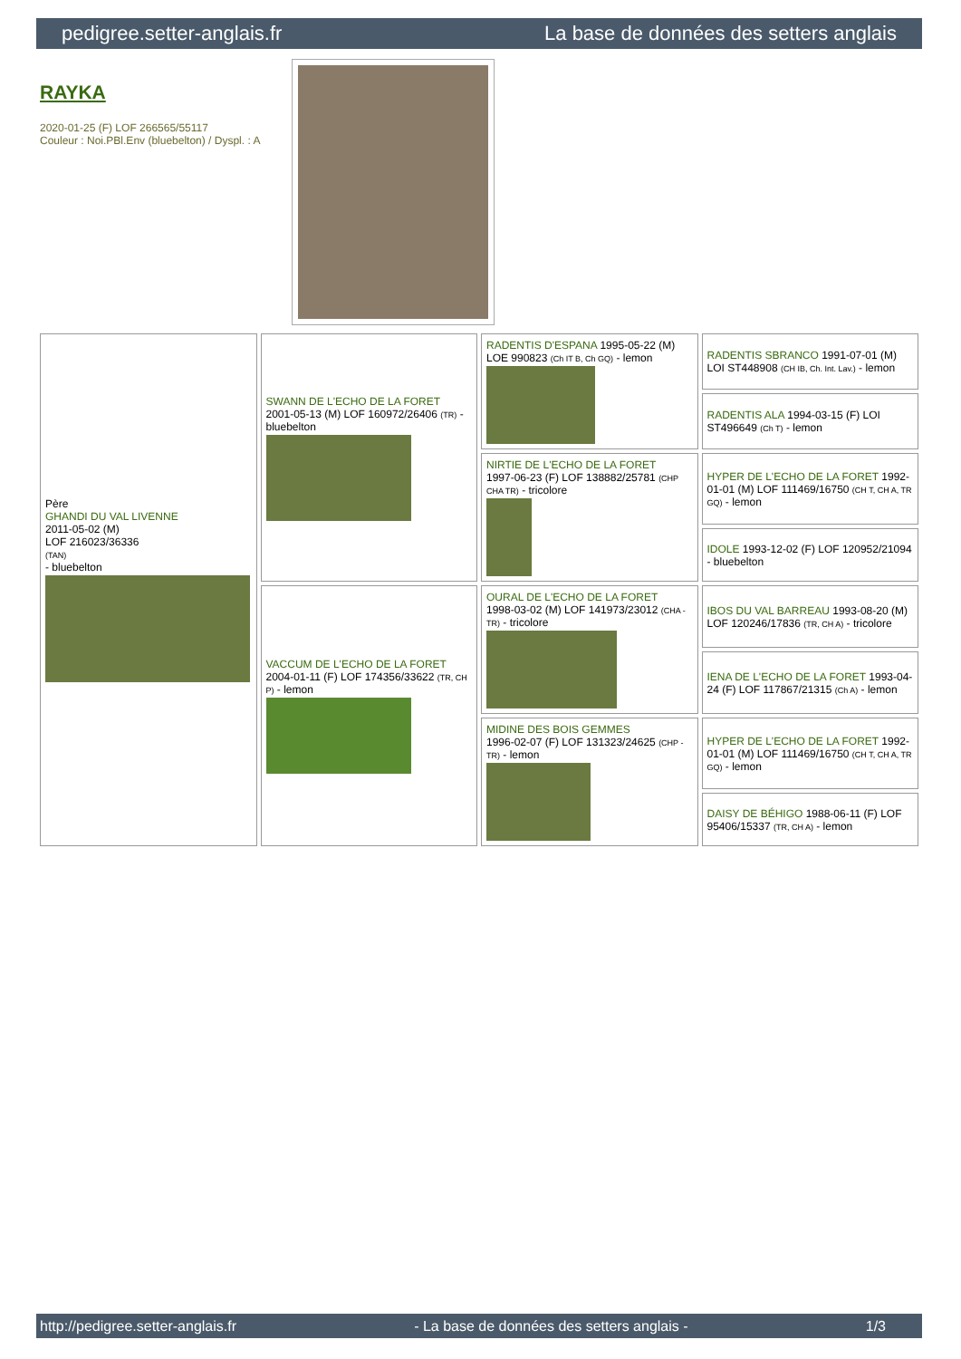pedigree.setter-anglais.fr La base de données des setters anglais
RAYKA
2020-01-25 (F) LOF 266565/55117
Couleur : Noi.PBl.Env (bluebelton) / Dyspl. : A
| Père GHANDI DU VAL LIVENNE 2011-05-02 (M) LOF 216023/36336 (TAN) - bluebelton | SWANN DE L'ECHO DE LA FORET 2001-05-13 (M) LOF 160972/26406 (TR) - bluebelton | RADENTIS D'ESPANA 1995-05-22 (M) LOE 990823 (Ch IT B, Ch GQ) - lemon | RADENTIS SBRANCO 1991-07-01 (M) LOI ST448908 (CH IB, Ch. Int. Lav.) - lemon |
| | | | RADENTIS ALA 1994-03-15 (F) LOI ST496649 (Ch T) - lemon |
| | | NIRTIE DE L'ECHO DE LA FORET 1997-06-23 (F) LOF 138882/25781 (CHP CHA TR) - tricolore | HYPER DE L'ECHO DE LA FORET 1992-01-01 (M) LOF 111469/16750 (CH T, CH A, TR GQ) - lemon |
| | | | IDOLE 1993-12-02 (F) LOF 120952/21094 - bluebelton |
| | VACCUM DE L'ECHO DE LA FORET 2004-01-11 (F) LOF 174356/33622 (TR, CH P) - lemon | OURAL DE L'ECHO DE LA FORET 1998-03-02 (M) LOF 141973/23012 (CHA -TR) - tricolore | IBOS DU VAL BARREAU 1993-08-20 (M) LOF 120246/17836 (TR, CH A) - tricolore |
| | | | IENA DE L'ECHO DE LA FORET 1993-04-24 (F) LOF 117867/21315 (Ch A) - lemon |
| | | MIDINE DES BOIS GEMMES 1996-02-07 (F) LOF 131323/24625 (CHP -TR) - lemon | HYPER DE L'ECHO DE LA FORET 1992-01-01 (M) LOF 111469/16750 (CH T, CH A, TR GQ) - lemon |
| | | | DAISY DE BÉHIGO 1988-06-11 (F) LOF 95406/15337 (TR, CH A) - lemon |
http://pedigree.setter-anglais.fr - La base de données des setters anglais - 1/3